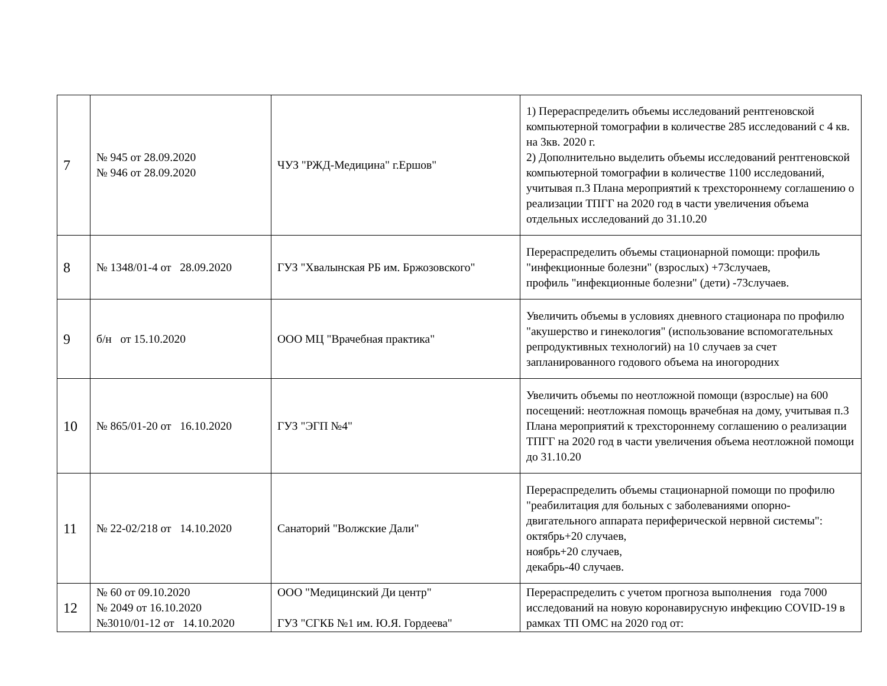| 7 | № 945 от 28.09.2020 № 946 от 28.09.2020 | ЧУЗ "РЖД-Медицина" г.Ершов" | 1) Перераспределить объемы исследований рентгеновской компьютерной томографии в количестве 285 исследований с 4 кв. на 3кв. 2020 г. 2) Дополнительно выделить объемы исследований рентгеновской компьютерной томографии в количестве 1100 исследований, учитывая п.3 Плана мероприятий к трехстороннему соглашению о реализации ТПГГ на 2020 год в части увеличения объема отдельных исследований до 31.10.20 |
| 8 | № 1348/01-4 от 28.09.2020 | ГУЗ "Хвалынская РБ им. Бржозовского" | Перераспределить объемы стационарной помощи: профиль "инфекционные болезни" (взрослых) +73случаев, профиль "инфекционные болезни" (дети) -73случаев. |
| 9 | б/н от 15.10.2020 | ООО МЦ "Врачебная практика" | Увеличить объемы в условиях дневного стационара по профилю "акушерство и гинекология" (использование вспомогательных репродуктивных технологий) на 10 случаев за счет запланированного годового объема на иногородних |
| 10 | № 865/01-20 от 16.10.2020 | ГУЗ "ЭГП №4" | Увеличить объемы по неотложной помощи (взрослые) на 600 посещений: неотложная помощь врачебная на дому, учитывая п.3 Плана мероприятий к трехстороннему соглашению о реализации ТПГГ на 2020 год в части увеличения объема неотложной помощи до 31.10.20 |
| 11 | № 22-02/218 от 14.10.2020 | Санаторий "Волжские Дали" | Перераспределить объемы стационарной помощи по профилю "реабилитация для больных с заболеваниями опорно-двигательного аппарата периферической нервной системы": октябрь+20 случаев, ноябрь+20 случаев, декабрь-40 случаев. |
| 12 | № 60 от 09.10.2020 № 2049 от 16.10.2020 №3010/01-12 от 14.10.2020 | ООО "Медицинский Ди центр" ГУЗ "СГКБ №1 им. Ю.Я. Гордеева" | Перераспределить с учетом прогноза выполнения года 7000 исследований на новую коронавирусную инфекцию COVID-19 в рамках ТП ОМС на 2020 год от: |